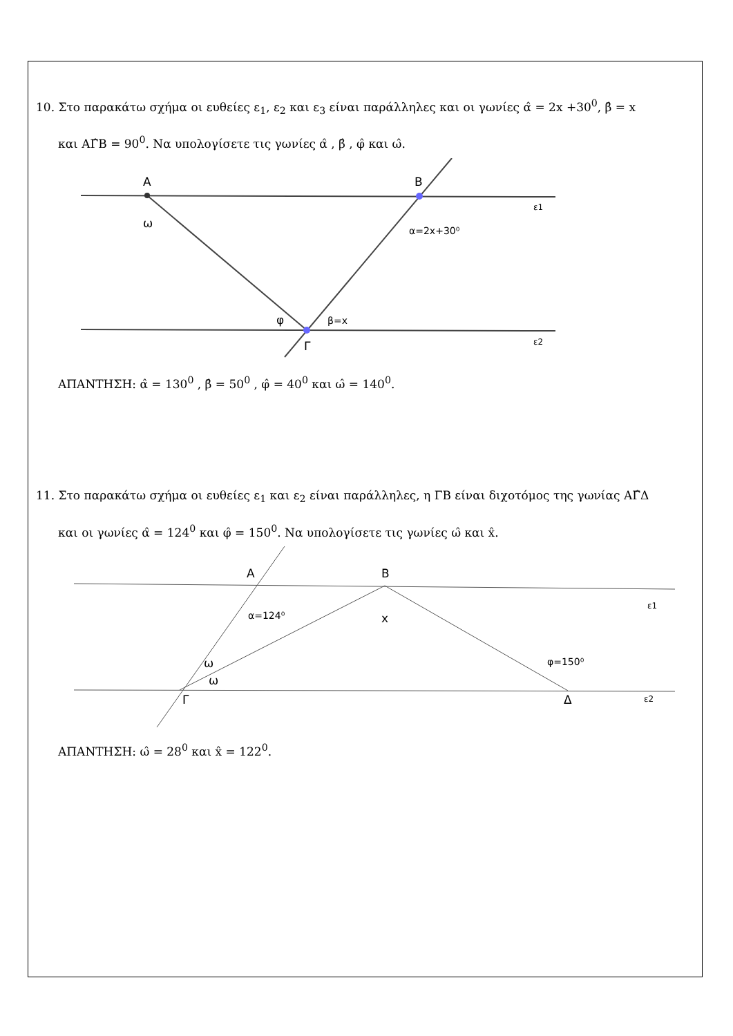10. Στο παρακάτω σχήμα οι ευθείες ε<sub>1</sub>, ε<sub>2</sub> και ε<sub>3</sub> είναι παράλληλες και οι γωνίες α̂ = 2x +30<sup>0</sup>, β̂ = x
και ΑΓ̂Β = 90<sup>0</sup>. Να υπολογίσετε τις γωνίες α̂ , β̂ , φ̂ και ω̂.
Α
Β
Γ
ω
α=2x+30⁰
φ
β=x
ε1
ε2
ΑΠΑΝΤΗΣΗ: α̂ = 130<sup>0</sup> , β̂ = 50<sup>0</sup> , φ̂ = 40<sup>0</sup> και ω̂ = 140<sup>0</sup>.
11. Στο παρακάτω σχήμα οι ευθείες ε<sub>1</sub> και ε<sub>2</sub> είναι παράλληλες, η ΓΒ είναι διχοτόμος της γωνίας ΑΓ̂Δ
και οι γωνίες α̂ = 124<sup>0</sup> και φ̂ = 150<sup>0</sup>. Να υπολογίσετε τις γωνίες ω̂ και x̂.
Α
Β
Γ
Δ
α=124⁰
x
ω
ω
φ=150⁰
ε1
ε2
ΑΠΑΝΤΗΣΗ: ω̂ = 28<sup>0</sup> και x̂ = 122<sup>0</sup>.